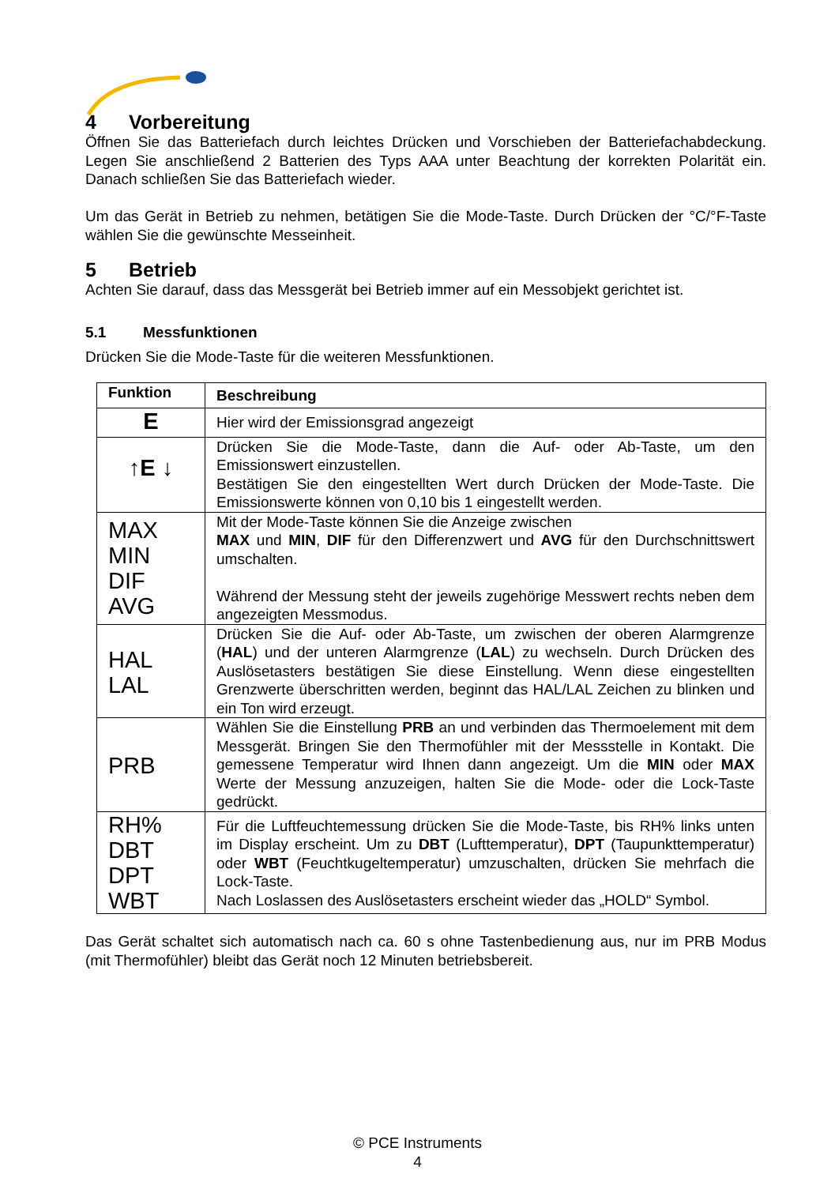4 Vorbereitung
Öffnen Sie das Batteriefach durch leichtes Drücken und Vorschieben der Batteriefachabdeckung. Legen Sie anschließend 2 Batterien des Typs AAA unter Beachtung der korrekten Polarität ein. Danach schließen Sie das Batteriefach wieder.
Um das Gerät in Betrieb zu nehmen, betätigen Sie die Mode-Taste. Durch Drücken der °C/°F-Taste wählen Sie die gewünschte Messeinheit.
5 Betrieb
Achten Sie darauf, dass das Messgerät bei Betrieb immer auf ein Messobjekt gerichtet ist.
5.1 Messfunktionen
Drücken Sie die Mode-Taste für die weiteren Messfunktionen.
| Funktion | Beschreibung |
| --- | --- |
| E | Hier wird der Emissionsgrad angezeigt |
| ↑ E ↓ | Drücken Sie die Mode-Taste, dann die Auf- oder Ab-Taste, um den Emissionswert einzustellen. Bestätigen Sie den eingestellten Wert durch Drücken der Mode-Taste. Die Emissionswerte können von 0,10 bis 1 eingestellt werden. |
| MAX MIN DIF AVG | Mit der Mode-Taste können Sie die Anzeige zwischen MAX und MIN , DIF für den Differenzwert und AVG für den Durchschnittswert umschalten. Während der Messung steht der jeweils zugehörige Messwert rechts neben dem angezeigten Messmodus. |
| HAL LAL | Drücken Sie die Auf- oder Ab-Taste, um zwischen der oberen Alarmgrenze ( HAL ) und der unteren Alarmgrenze ( LAL ) zu wechseln. Durch Drücken des Auslösetasters bestätigen Sie diese Einstellung. Wenn diese eingestellten Grenzwerte überschritten werden, beginnt das HAL/LAL Zeichen zu blinken und ein Ton wird erzeugt. |
| PRB | Wählen Sie die Einstellung PRB an und verbinden das Thermoelement mit dem Messgerät. Bringen Sie den Thermofühler mit der Messstelle in Kontakt. Die gemessene Temperatur wird Ihnen dann angezeigt. Um die MIN oder MAX Werte der Messung anzuzeigen, halten Sie die Mode- oder die Lock-Taste gedrückt. |
| RH% DBT DPT WBT | Für die Luftfeuchtemessung drücken Sie die Mode-Taste, bis RH% links unten im Display erscheint. Um zu DBT (Lufttemperatur), DPT (Taupunkttemperatur) oder WBT (Feuchtkugeltemperatur) umzuschalten, drücken Sie mehrfach die Lock-Taste. Nach Loslassen des Auslösetasters erscheint wieder das „HOLD“ Symbol. |
Das Gerät schaltet sich automatisch nach ca. 60 s ohne Tastenbedienung aus, nur im PRB Modus (mit Thermofühler) bleibt das Gerät noch 12 Minuten betriebsbereit.
© PCE Instruments
4